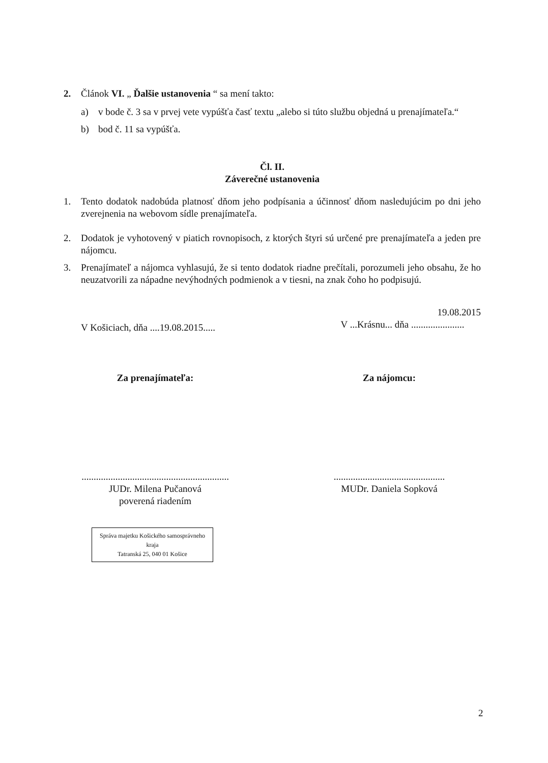2. Článok VI. „ Ďalšie ustanovenia “ sa mení takto:
a) v bode č. 3 sa v prvej vete vypúšťa časť textu „alebo si túto službu objedná u prenajímateľa.“
b) bod č. 11 sa vypúšťa.
Čl. II.
Záverečné ustanovenia
1. Tento dodatok nadobúda platnosť dňom jeho podpísania a účinnosť dňom nasledujúcim po dni jeho zverejnenia na webovom sídle prenajímateľa.
2. Dodatok je vyhotovený v piatich rovnopisoch, z ktorých štyri sú určené pre prenajímateľa a jeden pre nájomcu.
3. Prenajímateľ a nájomca vyhlasujú, že si tento dodatok riadne prečítali, porozumeli jeho obsahu, že ho neuzatvorili za nápadne nevýhodných podmienok a v tiesni, na znak čoho ho podpisujú.
V Košiciach, dňa ....19.08.2015.....
19.08.2015
V ...Krásnu... dňa ......................
Za prenajímateľa: Za nájomcu:
.............................................................
JUDr. Milena Pučanová
poverená riadením
..............................................
MUDr. Daniela Sopková
Správa majetku Košického samosprávneho
kraja
Tatranská 25, 040 01 Košice
2